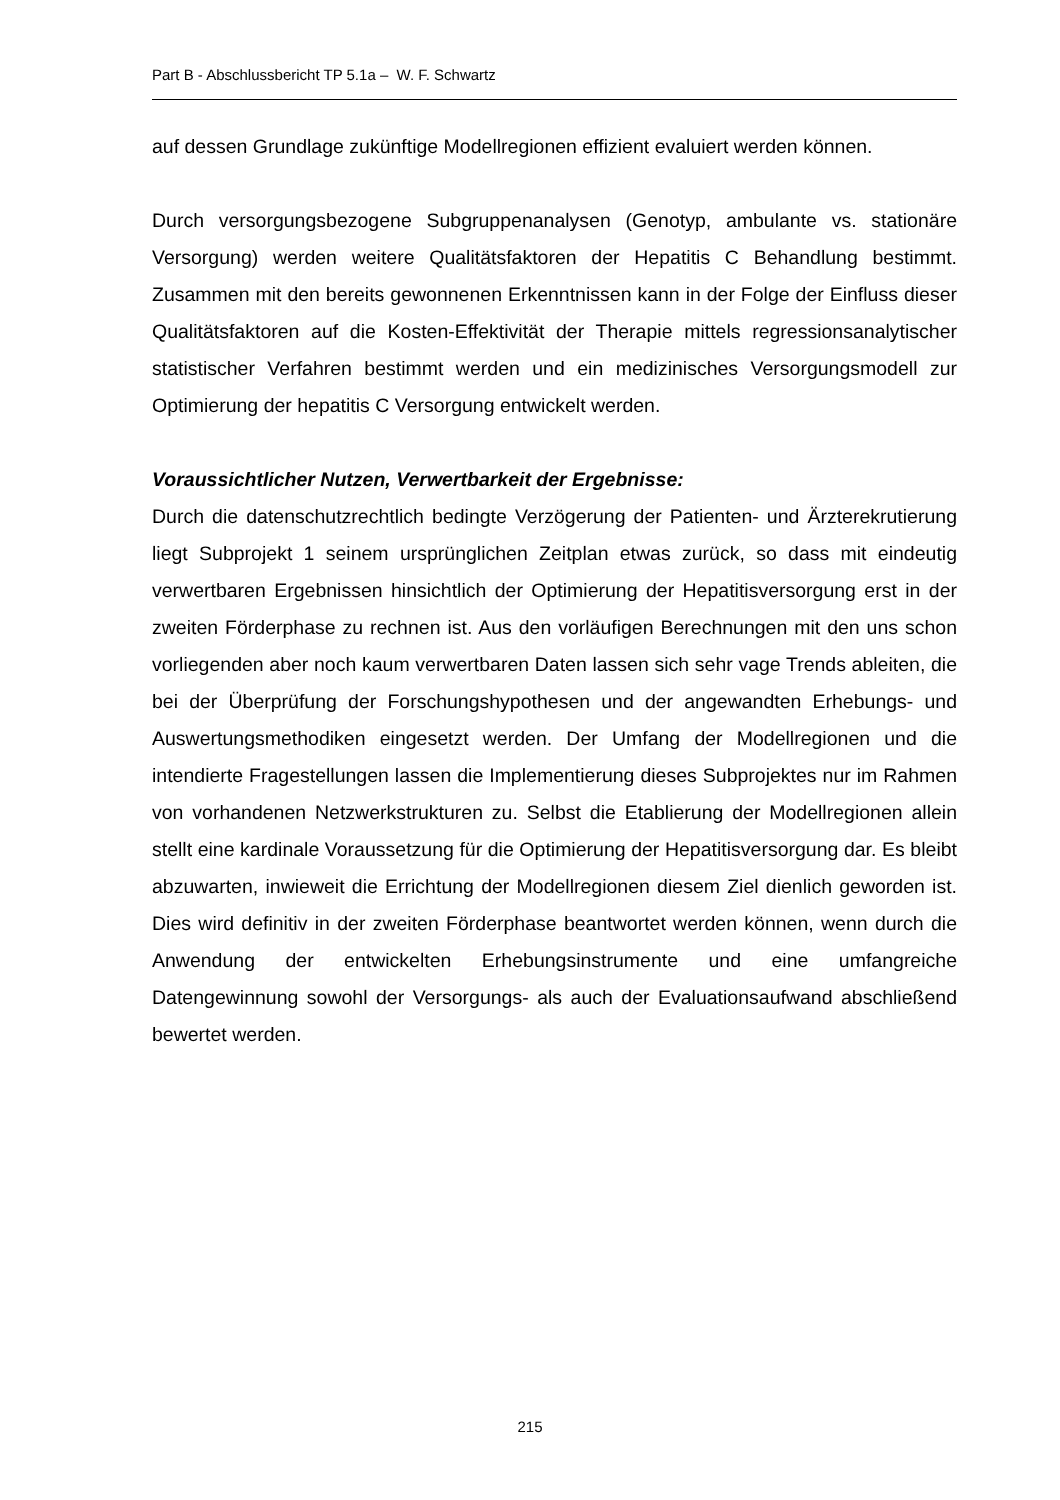Part B - Abschlussbericht TP 5.1a – W. F. Schwartz
auf dessen Grundlage zukünftige Modellregionen effizient evaluiert werden können.
Durch versorgungsbezogene Subgruppenanalysen (Genotyp, ambulante vs. stationäre Versorgung) werden weitere Qualitätsfaktoren der Hepatitis C Behandlung bestimmt. Zusammen mit den bereits gewonnenen Erkenntnissen kann in der Folge der Einfluss dieser Qualitätsfaktoren auf die Kosten-Effektivität der Therapie mittels regressionsanalytischer statistischer Verfahren bestimmt werden und ein medizinisches Versorgungsmodell zur Optimierung der hepatitis C Versorgung entwickelt werden.
Voraussichtlicher Nutzen, Verwertbarkeit der Ergebnisse:
Durch die datenschutzrechtlich bedingte Verzögerung der Patienten- und Ärzterekrutierung liegt Subprojekt 1 seinem ursprünglichen Zeitplan etwas zurück, so dass mit eindeutig verwertbaren Ergebnissen hinsichtlich der Optimierung der Hepatitisversorgung erst in der zweiten Förderphase zu rechnen ist. Aus den vorläufigen Berechnungen mit den uns schon vorliegenden aber noch kaum verwertbaren Daten lassen sich sehr vage Trends ableiten, die bei der Überprüfung der Forschungshypothesen und der angewandten Erhebungs- und Auswertungsmethodiken eingesetzt werden. Der Umfang der Modellregionen und die intendierte Fragestellungen lassen die Implementierung dieses Subprojektes nur im Rahmen von vorhandenen Netzwerkstrukturen zu. Selbst die Etablierung der Modellregionen allein stellt eine kardinale Voraussetzung für die Optimierung der Hepatitisversorgung dar. Es bleibt abzuwarten, inwieweit die Errichtung der Modellregionen diesem Ziel dienlich geworden ist. Dies wird definitiv in der zweiten Förderphase beantwortet werden können, wenn durch die Anwendung der entwickelten Erhebungsinstrumente und eine umfangreiche Datengewinnung sowohl der Versorgungs- als auch der Evaluationsaufwand abschließend bewertet werden.
215